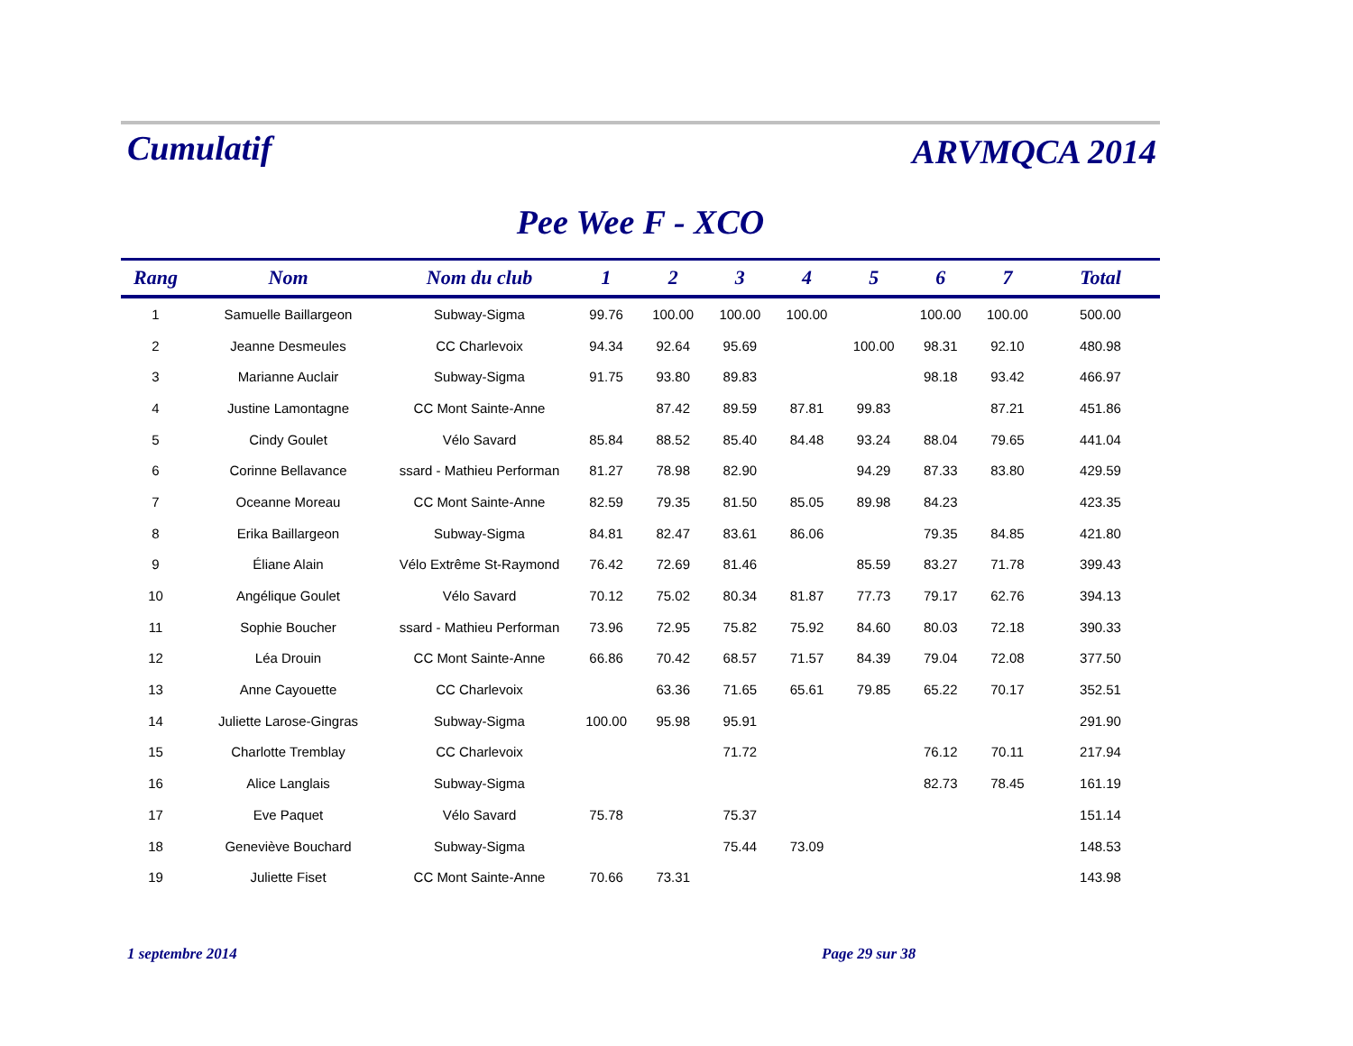Cumulatif
ARVMQCA 2014
Pee Wee F - XCO
| Rang | Nom | Nom du club | 1 | 2 | 3 | 4 | 5 | 6 | 7 | Total |
| --- | --- | --- | --- | --- | --- | --- | --- | --- | --- | --- |
| 1 | Samuelle Baillargeon | Subway-Sigma | 99.76 | 100.00 | 100.00 | 100.00 | | 100.00 | 100.00 | 500.00 |
| 2 | Jeanne Desmeules | CC Charlevoix | 94.34 | 92.64 | 95.69 | | 100.00 | 98.31 | 92.10 | 480.98 |
| 3 | Marianne Auclair | Subway-Sigma | 91.75 | 93.80 | 89.83 | | | 98.18 | 93.42 | 466.97 |
| 4 | Justine Lamontagne | CC Mont Sainte-Anne | | 87.42 | 89.59 | 87.81 | 99.83 | | 87.21 | 451.86 |
| 5 | Cindy Goulet | Vélo Savard | 85.84 | 88.52 | 85.40 | 84.48 | 93.24 | 88.04 | 79.65 | 441.04 |
| 6 | Corinne Bellavance | ssard - Mathieu Performan | 81.27 | 78.98 | 82.90 | | 94.29 | 87.33 | 83.80 | 429.59 |
| 7 | Oceanne Moreau | CC Mont Sainte-Anne | 82.59 | 79.35 | 81.50 | 85.05 | 89.98 | 84.23 | | 423.35 |
| 8 | Erika Baillargeon | Subway-Sigma | 84.81 | 82.47 | 83.61 | 86.06 | | 79.35 | 84.85 | 421.80 |
| 9 | Éliane Alain | Vélo Extrême St-Raymond | 76.42 | 72.69 | 81.46 | | 85.59 | 83.27 | 71.78 | 399.43 |
| 10 | Angélique Goulet | Vélo Savard | 70.12 | 75.02 | 80.34 | 81.87 | 77.73 | 79.17 | 62.76 | 394.13 |
| 11 | Sophie Boucher | ssard - Mathieu Performan | 73.96 | 72.95 | 75.82 | 75.92 | 84.60 | 80.03 | 72.18 | 390.33 |
| 12 | Léa Drouin | CC Mont Sainte-Anne | 66.86 | 70.42 | 68.57 | 71.57 | 84.39 | 79.04 | 72.08 | 377.50 |
| 13 | Anne Cayouette | CC Charlevoix | | 63.36 | 71.65 | 65.61 | 79.85 | 65.22 | 70.17 | 352.51 |
| 14 | Juliette Larose-Gingras | Subway-Sigma | 100.00 | 95.98 | 95.91 | | | | | 291.90 |
| 15 | Charlotte Tremblay | CC Charlevoix | | | 71.72 | | | 76.12 | 70.11 | 217.94 |
| 16 | Alice Langlais | Subway-Sigma | | | | | | 82.73 | 78.45 | 161.19 |
| 17 | Eve Paquet | Vélo Savard | 75.78 | | 75.37 | | | | | 151.14 |
| 18 | Geneviève Bouchard | Subway-Sigma | | | 75.44 | 73.09 | | | | 148.53 |
| 19 | Juliette Fiset | CC Mont Sainte-Anne | 70.66 | 73.31 | | | | | | 143.98 |
1 septembre 2014 Page 29 sur 38